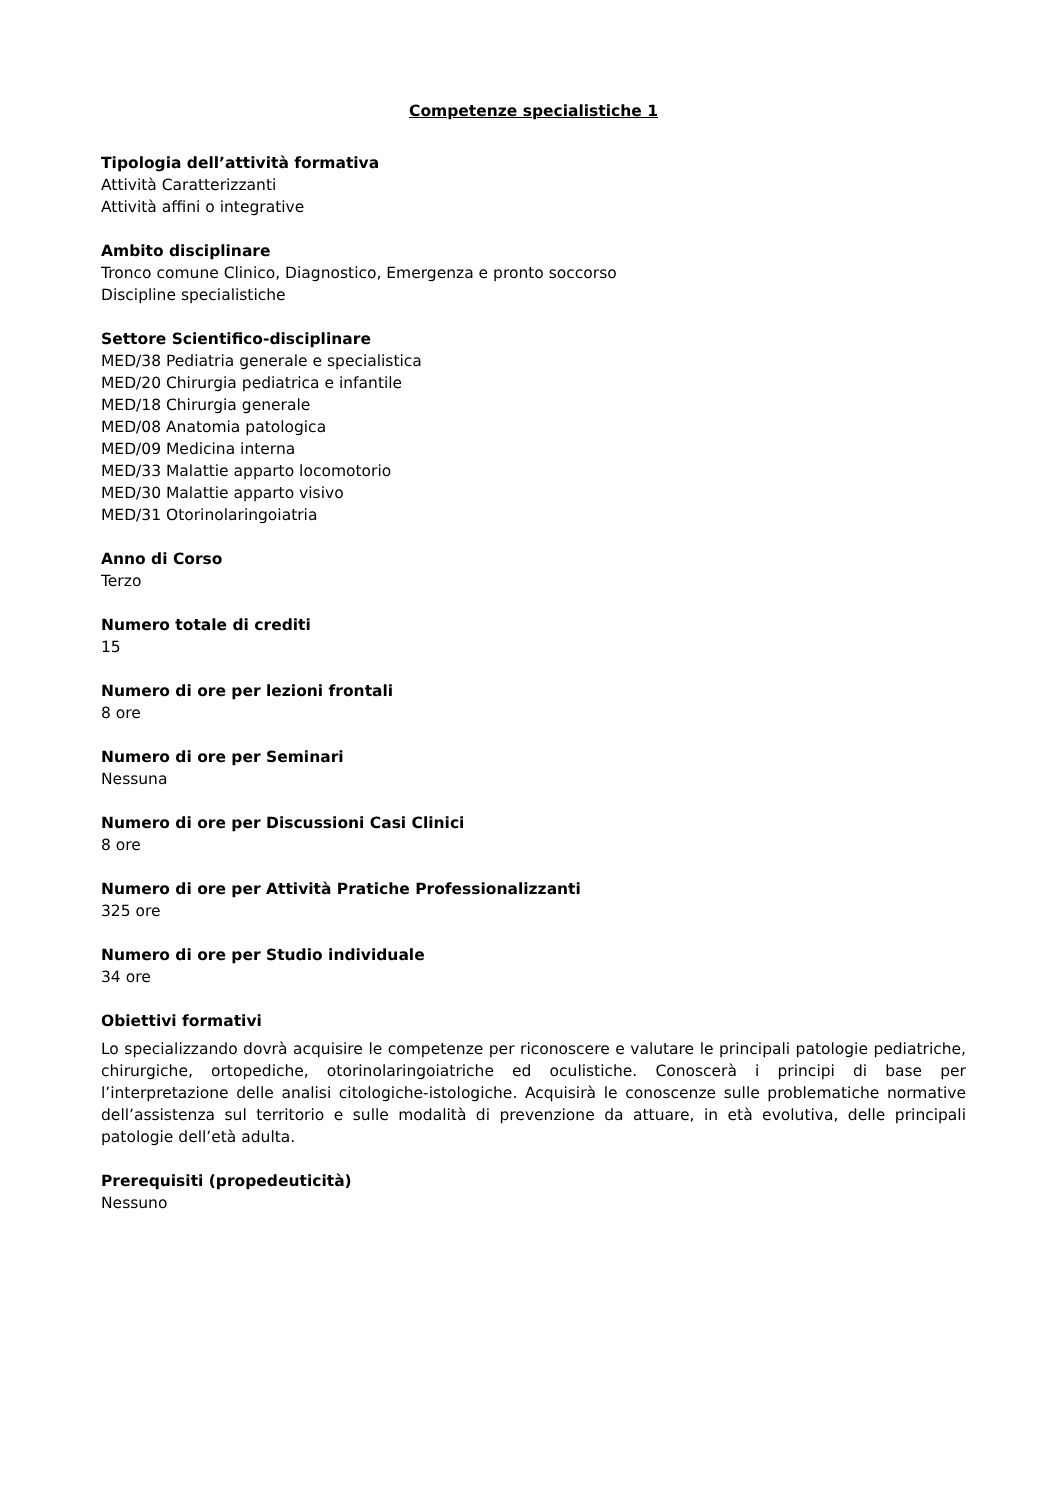Competenze specialistiche 1
Tipologia dell’attività formativa
Attività Caratterizzanti
Attività affini o integrative
Ambito disciplinare
Tronco comune Clinico, Diagnostico, Emergenza e pronto soccorso
Discipline specialistiche
Settore Scientifico-disciplinare
MED/38 Pediatria generale e specialistica
MED/20 Chirurgia pediatrica e infantile
MED/18 Chirurgia generale
MED/08 Anatomia patologica
MED/09 Medicina interna
MED/33 Malattie apparto locomotorio
MED/30 Malattie apparto visivo
MED/31 Otorinolaringoiatria
Anno di Corso
Terzo
Numero totale di crediti
15
Numero di ore per lezioni frontali
8 ore
Numero di ore per Seminari
Nessuna
Numero di ore per Discussioni Casi Clinici
8 ore
Numero di ore per Attività Pratiche Professionalizzanti
325 ore
Numero di ore per Studio individuale
34 ore
Obiettivi formativi
Lo specializzando dovrà acquisire le competenze per riconoscere e valutare le principali patologie pediatriche, chirurgiche, ortopediche, otorinolaringoiatriche ed oculistiche. Conoscerà i principi di base per l’interpretazione delle analisi citologiche-istologiche. Acquisirà le conoscenze sulle problematiche normative dell’assistenza sul territorio e sulle modalità di prevenzione da attuare, in età evolutiva, delle principali patologie dell’età adulta.
Prerequisiti (propedeuticità)
Nessuno